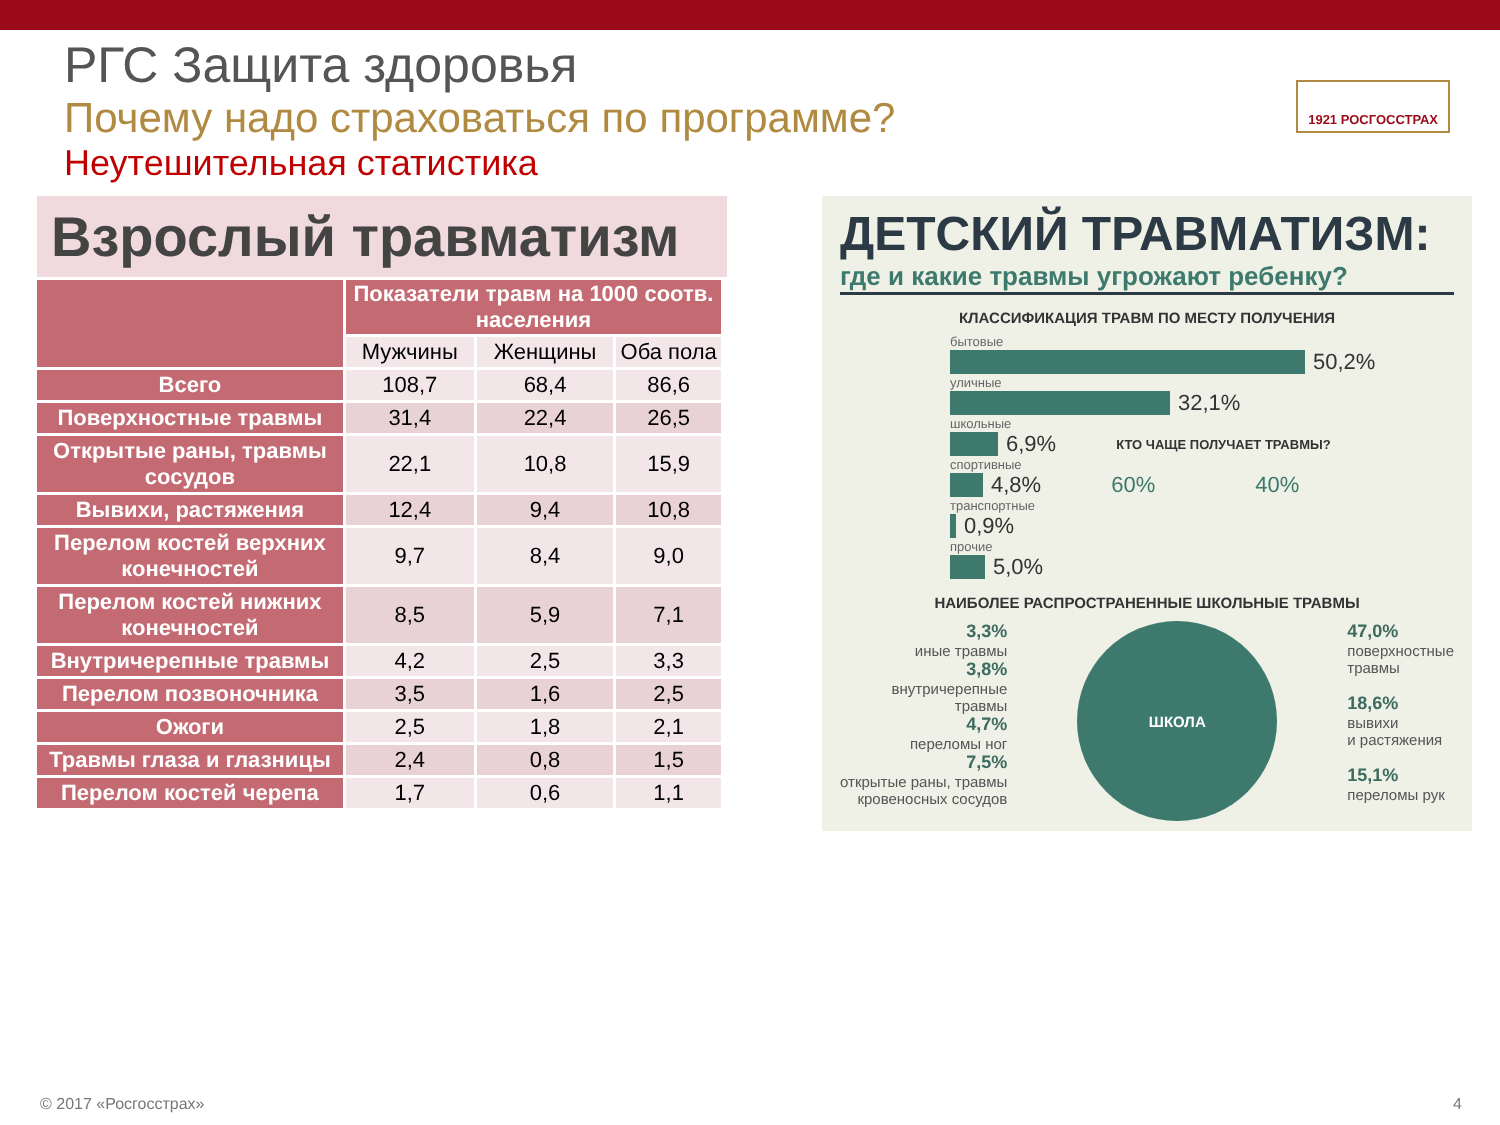РГС Защита здоровья
Почему надо страховаться по программе?
Неутешительная статистика
1921 РОСГОССТРАХ
Взрослый травматизм
| | Показатели травм на 1000 соотв. населения | | |
| --- | --- | --- | --- |
| | Мужчины | Женщины | Оба пола |
| Всего | 108,7 | 68,4 | 86,6 |
| Поверхностные травмы | 31,4 | 22,4 | 26,5 |
| Открытые раны, травмы сосудов | 22,1 | 10,8 | 15,9 |
| Вывихи, растяжения | 12,4 | 9,4 | 10,8 |
| Перелом костей верхних конечностей | 9,7 | 8,4 | 9,0 |
| Перелом костей нижних конечностей | 8,5 | 5,9 | 7,1 |
| Внутричерепные травмы | 4,2 | 2,5 | 3,3 |
| Перелом позвоночника | 3,5 | 1,6 | 2,5 |
| Ожоги | 2,5 | 1,8 | 2,1 |
| Травмы глаза и глазницы | 2,4 | 0,8 | 1,5 |
| Перелом костей черепа | 1,7 | 0,6 | 1,1 |
ДЕТСКИЙ ТРАВМАТИЗМ:
где и какие травмы угрожают ребенку?
КЛАССИФИКАЦИЯ ТРАВМ ПО МЕСТУ ПОЛУЧЕНИЯ
бытовые
50,2%
уличные
32,1%
школьные
6,9% КТО ЧАЩЕ ПОЛУЧАЕТ ТРАВМЫ?
спортивные
4,8% 60% 40%
транспортные
0,9%
прочие
5,0%
НАИБОЛЕЕ РАСПРОСТРАНЕННЫЕ ШКОЛЬНЫЕ ТРАВМЫ
3,3%
иные травмы
3,8%
внутричерепные
травмы
4,7%
переломы ног
7,5%
открытые раны, травмы
кровеносных сосудов
ШКОЛА
47,0%
поверхностные
травмы
18,6%
вывихи
и растяжения
15,1%
переломы рук
© 2017 «Росгосстрах» 4